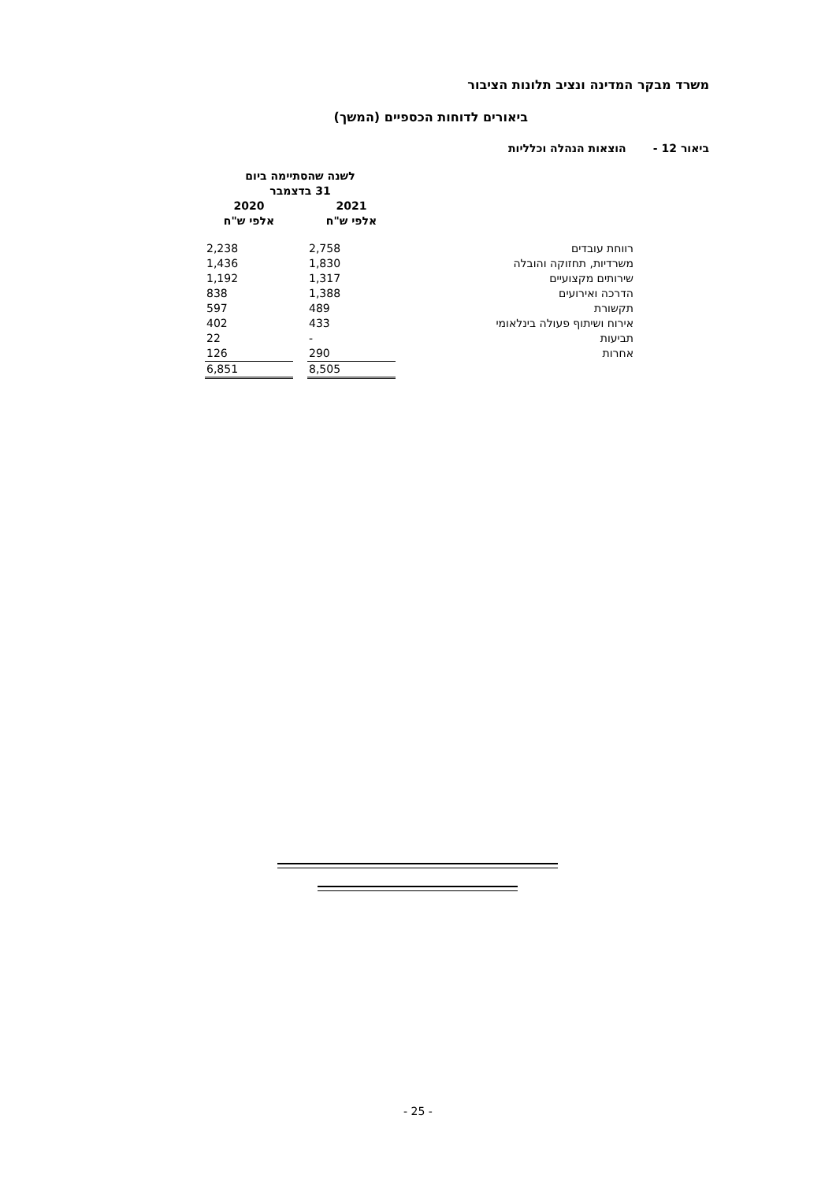משרד מבקר המדינה ונציב תלונות הציבור
ביאורים לדוחות הכספיים (המשך)
ביאור 12 - הוצאות הנהלה וכלליות
| | | לשנה שהסתיימה ביום 31 בדצמבר | | |
| | | 2021 אלפי ש"ח | | 2020 אלפי ש"ח |
| | רווחת עובדים | 2,758 | | 2,238 |
| | משרדיות, תחזוקה והובלה | 1,830 | | 1,436 |
| | שירותים מקצועיים | 1,317 | | 1,192 |
| | הדרכה ואירועים | 1,388 | | 838 |
| | תקשורת | 489 | | 597 |
| | אירוח ושיתוף פעולה בינלאומי | 433 | | 402 |
| | תביעות | - | | 22 |
| | אחרות | 290 | | 126 |
| | | 8,505 | | 6,851 |
- 25 -